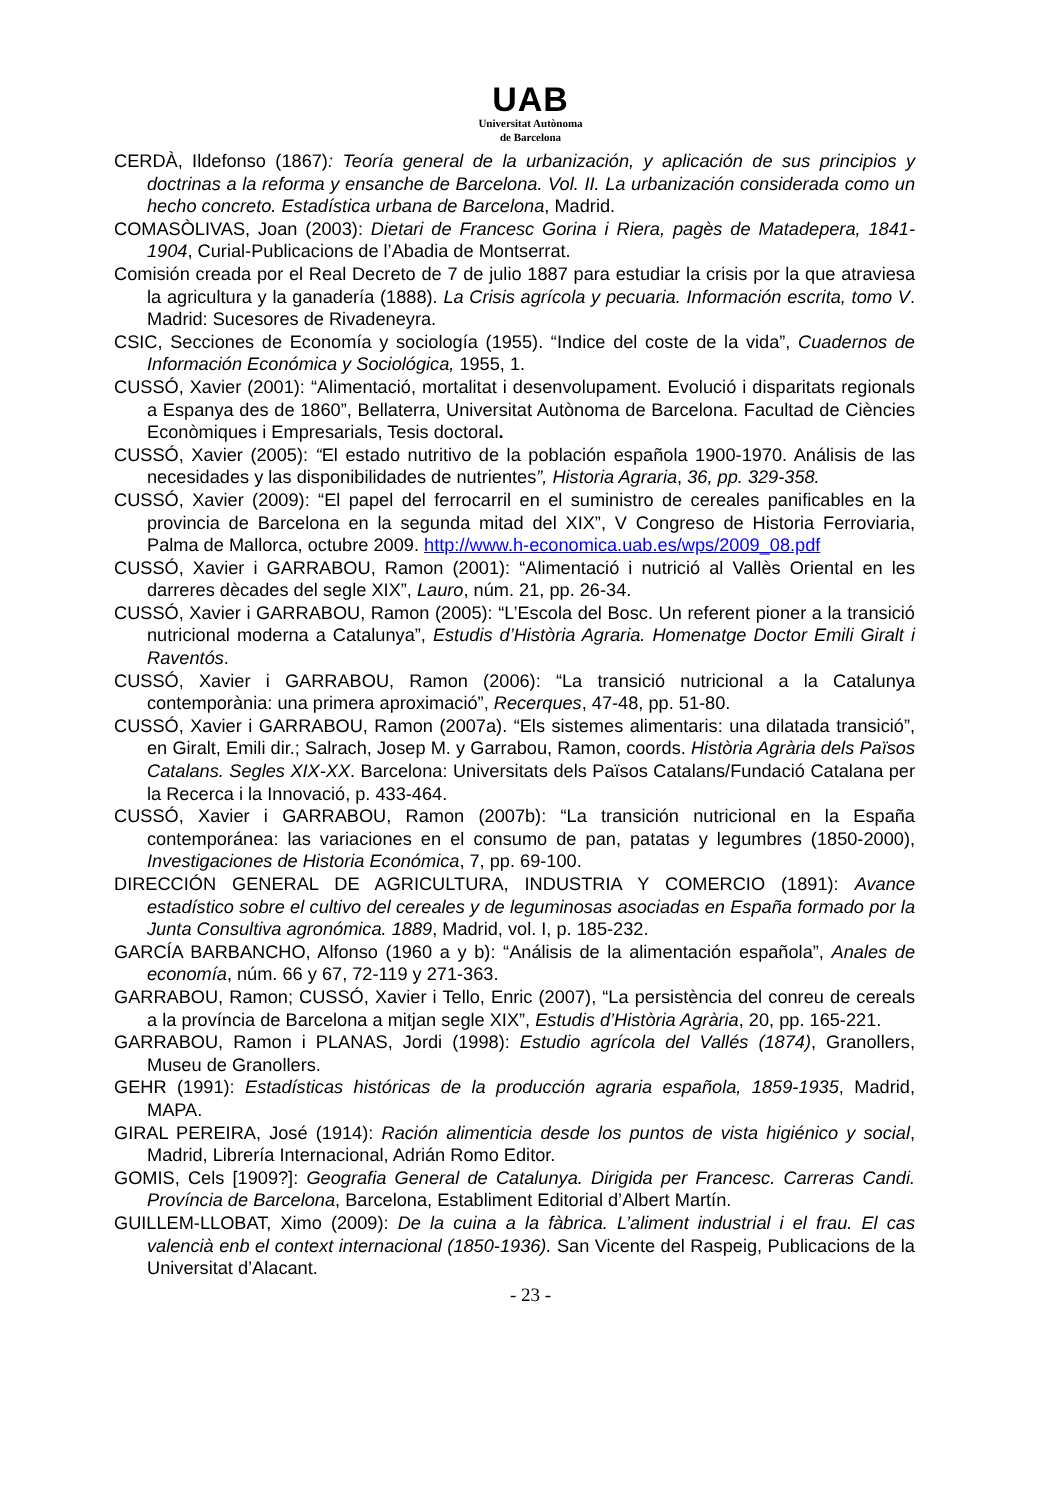UAB
Universitat Autònoma
de Barcelona
CERDÀ, Ildefonso (1867): Teoría general de la urbanización, y aplicación de sus principios y doctrinas a la reforma y ensanche de Barcelona. Vol. II. La urbanización considerada como un hecho concreto. Estadística urbana de Barcelona, Madrid.
COMASÒLIVAS, Joan (2003): Dietari de Francesc Gorina i Riera, pagès de Matadepera, 1841-1904, Curial-Publicacions de l’Abadia de Montserrat.
Comisión creada por el Real Decreto de 7 de julio 1887 para estudiar la crisis por la que atraviesa la agricultura y la ganadería (1888). La Crisis agrícola y pecuaria. Información escrita, tomo V. Madrid: Sucesores de Rivadeneyra.
CSIC, Secciones de Economía y sociología (1955). “Indice del coste de la vida”, Cuadernos de Información Económica y Sociológica, 1955, 1.
CUSSÓ, Xavier (2001): “Alimentació, mortalitat i desenvolupament. Evolució i disparitats regionals a Espanya des de 1860”, Bellaterra, Universitat Autònoma de Barcelona. Facultad de Ciències Econòmiques i Empresarials, Tesis doctoral.
CUSSÓ, Xavier (2005): “El estado nutritivo de la población española 1900-1970. Análisis de las necesidades y las disponibilidades de nutrientes”, Historia Agraria, 36, pp. 329-358.
CUSSÓ, Xavier (2009): “El papel del ferrocarril en el suministro de cereales panificables en la provincia de Barcelona en la segunda mitad del XIX”, V Congreso de Historia Ferroviaria, Palma de Mallorca, octubre 2009. http://www.h-economica.uab.es/wps/2009_08.pdf
CUSSÓ, Xavier i GARRABOU, Ramon (2001): “Alimentació i nutrició al Vallès Oriental en les darreres dècades del segle XIX”, Lauro, núm. 21, pp. 26-34.
CUSSÓ, Xavier i GARRABOU, Ramon (2005): “L’Escola del Bosc. Un referent pioner a la transició nutricional moderna a Catalunya”, Estudis d’Història Agraria. Homenatge Doctor Emili Giralt i Raventós.
CUSSÓ, Xavier i GARRABOU, Ramon (2006): “La transició nutricional a la Catalunya contemporània: una primera aproximació”, Recerques, 47-48, pp. 51-80.
CUSSÓ, Xavier i GARRABOU, Ramon (2007a). “Els sistemes alimentaris: una dilatada transició”, en Giralt, Emili dir.; Salrach, Josep M. y Garrabou, Ramon, coords. Història Agrària dels Països Catalans. Segles XIX-XX. Barcelona: Universitats dels Països Catalans/Fundació Catalana per la Recerca i la Innovació, p. 433-464.
CUSSÓ, Xavier i GARRABOU, Ramon (2007b): “La transición nutricional en la España contemporánea: las variaciones en el consumo de pan, patatas y legumbres (1850-2000), Investigaciones de Historia Económica, 7, pp. 69-100.
DIRECCIÓN GENERAL DE AGRICULTURA, INDUSTRIA Y COMERCIO (1891): Avance estadístico sobre el cultivo del cereales y de leguminosas asociadas en España formado por la Junta Consultiva agronómica. 1889, Madrid, vol. I, p. 185-232.
GARCÍA BARBANCHO, Alfonso (1960 a y b): “Análisis de la alimentación española”, Anales de economía, núm. 66 y 67, 72-119 y 271-363.
GARRABOU, Ramon; CUSSÓ, Xavier i Tello, Enric (2007), “La persistència del conreu de cereals a la província de Barcelona a mitjan segle XIX”, Estudis d’Història Agrària, 20, pp. 165-221.
GARRABOU, Ramon i PLANAS, Jordi (1998): Estudio agrícola del Vallés (1874), Granollers, Museu de Granollers.
GEHR (1991): Estadísticas históricas de la producción agraria española, 1859-1935, Madrid, MAPA.
GIRAL PEREIRA, José (1914): Ración alimenticia desde los puntos de vista higiénico y social, Madrid, Librería Internacional, Adrián Romo Editor.
GOMIS, Cels [1909?]: Geografia General de Catalunya. Dirigida per Francesc. Carreras Candi. Província de Barcelona, Barcelona, Establiment Editorial d’Albert Martín.
GUILLEM-LLOBAT, Ximo (2009): De la cuina a la fàbrica. L’aliment industrial i el frau. El cas valencià enb el context internacional (1850-1936). San Vicente del Raspeig, Publicacions de la Universitat d’Alacant.
- 23 -